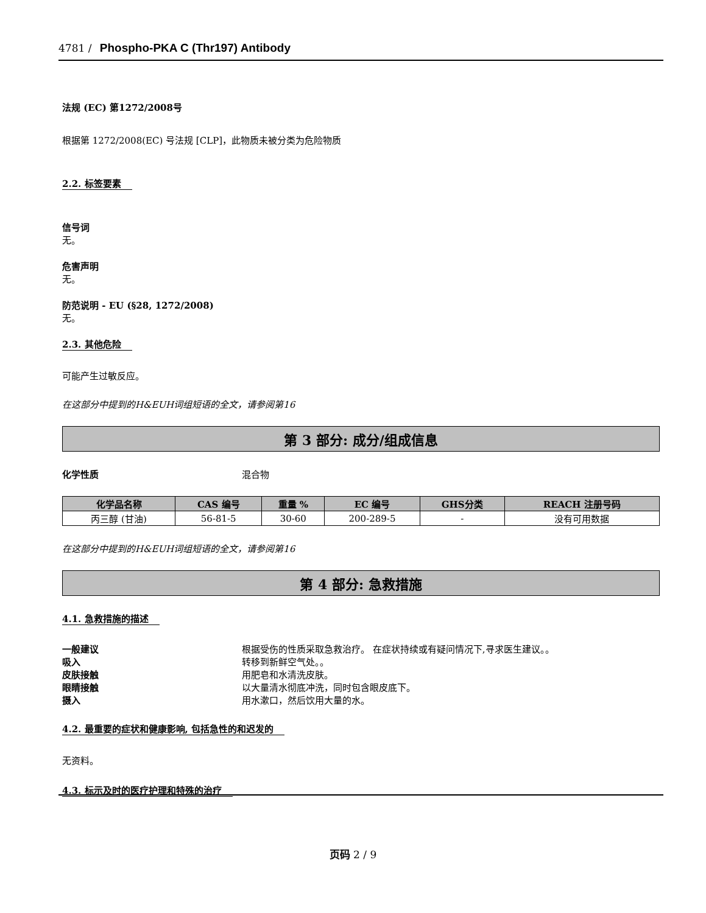4781 / Phospho-PKA C (Thr197) Antibody
法规 (EC) 第1272/2008号
根据第 1272/2008(EC) 号法规 [CLP]，此物质未被分类为危险物质
2.2. 标签要素
信号词
无。
危害声明
无。
防范说明 - EU (§28, 1272/2008)
无。
2.3. 其他危险
可能产生过敏反应。
在这部分中提到的H&EUH词组短语的全文，请参阅第16
第 3 部分: 成分/组成信息
化学性质 混合物
| 化学品名称 | CAS 编号 | 重量 % | EC 编号 | GHS分类 | REACH 注册号码 |
| --- | --- | --- | --- | --- | --- |
| 丙三醇 (甘油) | 56-81-5 | 30-60 | 200-289-5 | - | 没有可用数据 |
在这部分中提到的H&EUH词组短语的全文，请参阅第16
第 4 部分: 急救措施
4.1. 急救措施的描述
一般建议 根据受伤的性质采取急救治疗。 在症状持续或有疑问情况下,寻求医生建议。。
吸入 转移到新鲜空气处。。
皮肤接触 用肥皂和水清洗皮肤。
眼睛接触 以大量清水彻底冲洗，同时包含眼皮底下。
摄入 用水漱口，然后饮用大量的水。
4.2. 最重要的症状和健康影响, 包括急性的和迟发的
无资料。
4.3. 标示及时的医疗护理和特殊的治疗
页码 2 / 9